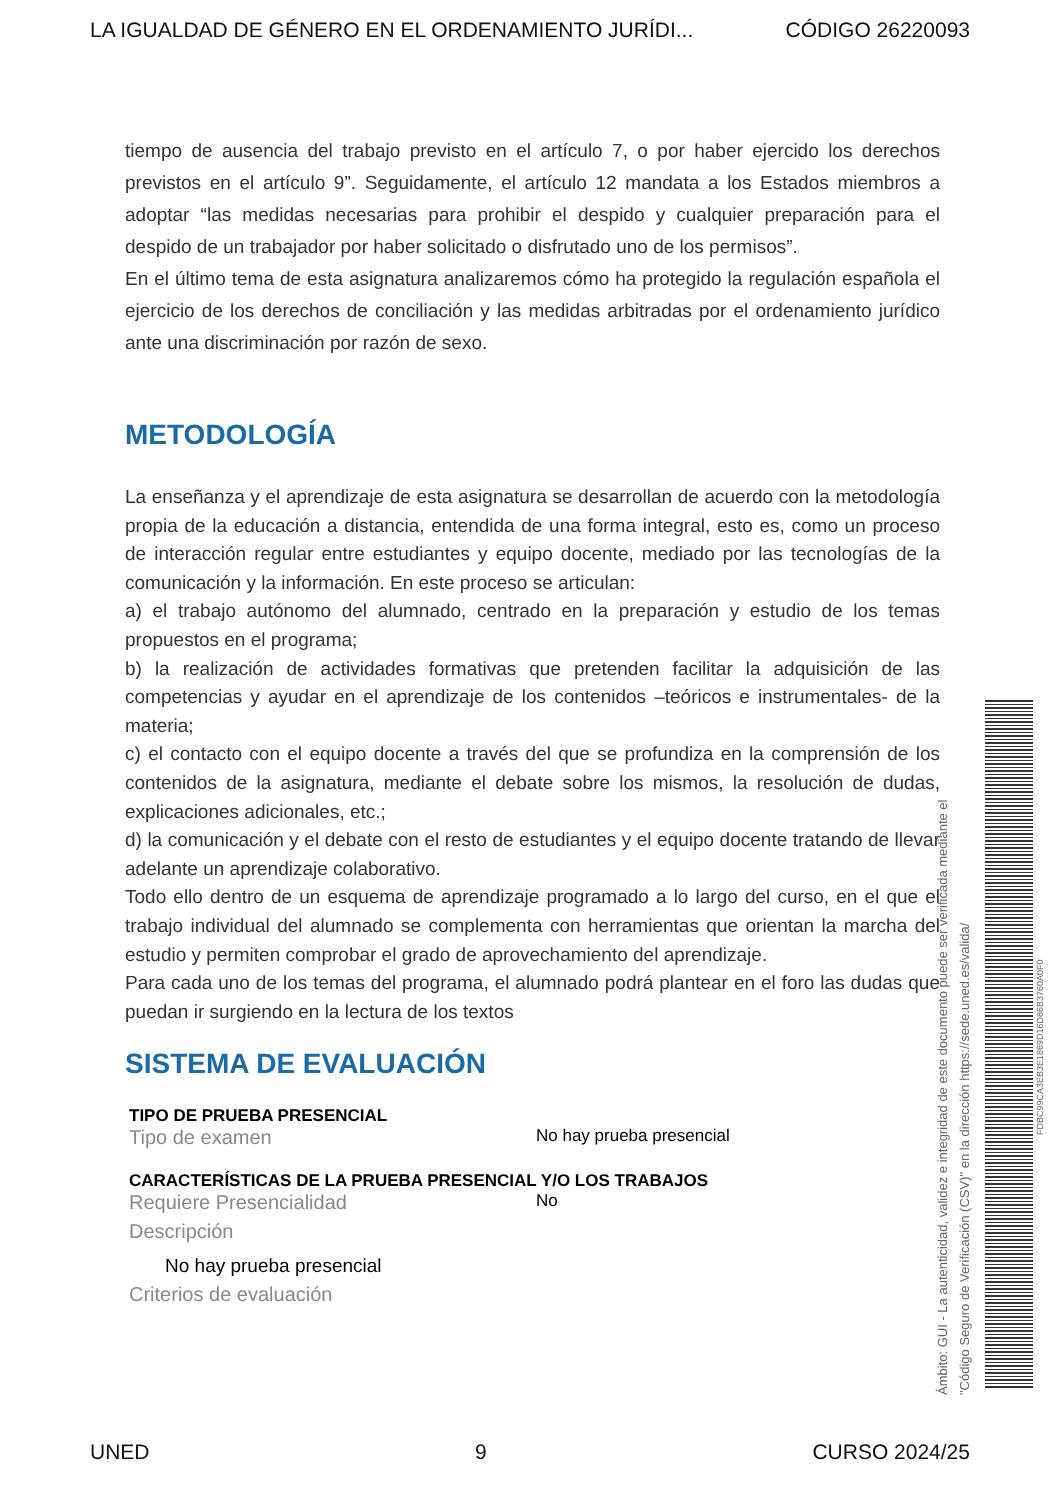LA IGUALDAD DE GÉNERO EN EL ORDENAMIENTO JURÍDI... CÓDIGO 26220093
tiempo de ausencia del trabajo previsto en el artículo 7, o por haber ejercido los derechos previstos en el artículo 9”. Seguidamente, el artículo 12 mandata a los Estados miembros a adoptar “las medidas necesarias para prohibir el despido y cualquier preparación para el despido de un trabajador por haber solicitado o disfrutado uno de los permisos”.
En el último tema de esta asignatura analizaremos cómo ha protegido la regulación española el ejercicio de los derechos de conciliación y las medidas arbitradas por el ordenamiento jurídico ante una discriminación por razón de sexo.
METODOLOGÍA
La enseñanza y el aprendizaje de esta asignatura se desarrollan de acuerdo con la metodología propia de la educación a distancia, entendida de una forma integral, esto es, como un proceso de interacción regular entre estudiantes y equipo docente, mediado por las tecnologías de la comunicación y la información. En este proceso se articulan:
a) el trabajo autónomo del alumnado, centrado en la preparación y estudio de los temas propuestos en el programa;
b) la realización de actividades formativas que pretenden facilitar la adquisición de las competencias y ayudar en el aprendizaje de los contenidos –teóricos e instrumentales- de la materia;
c) el contacto con el equipo docente a través del que se profundiza en la comprensión de los contenidos de la asignatura, mediante el debate sobre los mismos, la resolución de dudas, explicaciones adicionales, etc.;
d) la comunicación y el debate con el resto de estudiantes y el equipo docente tratando de llevar adelante un aprendizaje colaborativo.
Todo ello dentro de un esquema de aprendizaje programado a lo largo del curso, en el que el trabajo individual del alumnado se complementa con herramientas que orientan la marcha del estudio y permiten comprobar el grado de aprovechamiento del aprendizaje.
Para cada uno de los temas del programa, el alumnado podrá plantear en el foro las dudas que puedan ir surgiendo en la lectura de los textos
SISTEMA DE EVALUACIÓN
TIPO DE PRUEBA PRESENCIAL
Tipo de examen No hay prueba presencial
CARACTERÍSTICAS DE LA PRUEBA PRESENCIAL Y/O LOS TRABAJOS
Requiere Presencialidad No
Descripción
No hay prueba presencial
Criterios de evaluación
Ámbito: GUI - La autenticidad, validez e integridad de este documento puede ser verificada mediante el "Código Seguro de Verificación (CSV)" en la dirección https://sede.uned.es/valida/
FDBC99CA3EB3E1869D16D86B3760A0F0
UNED 9 CURSO 2024/25